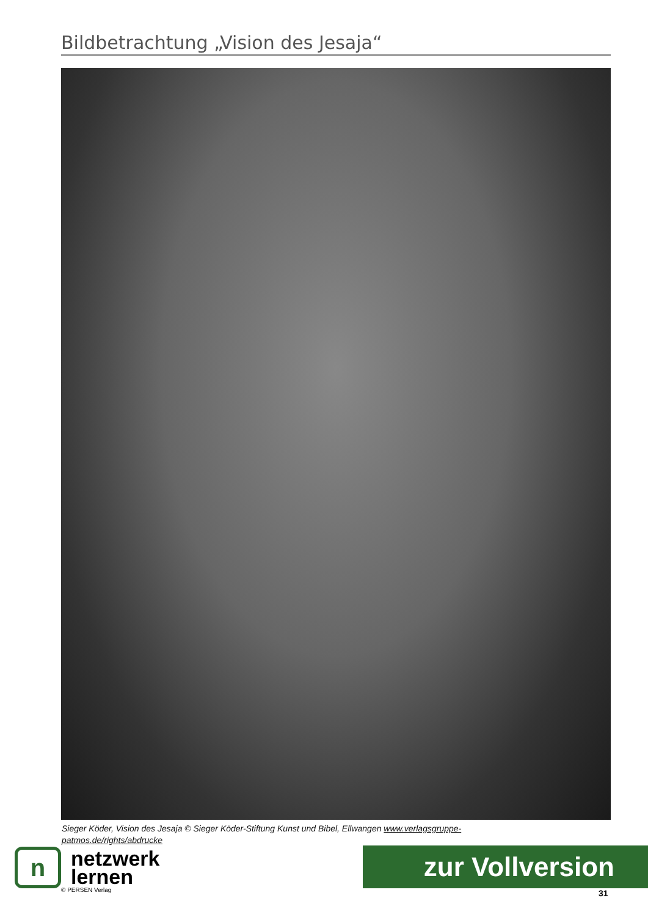Bildbetrachtung „Vision des Jesaja“
Sieger Köder, Vision des Jesaja © Sieger Köder-Stiftung Kunst und Bibel, Ellwangen www.verlagsgruppe-patmos.de/rights/abdrucke
n
netzwerk
lernen
© PERSEN Verlag
zur Vollversion
31